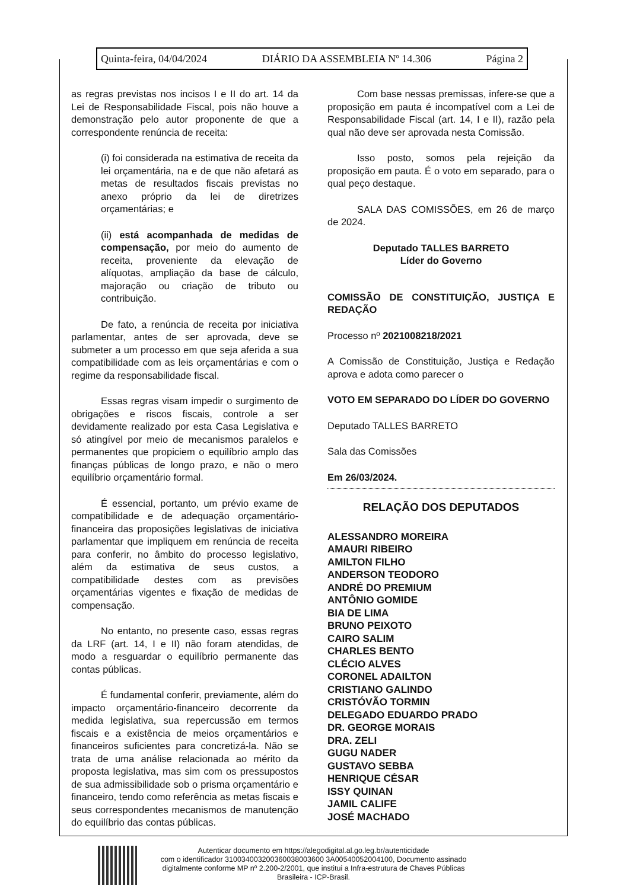Quinta-feira, 04/04/2024 DIÁRIO DA ASSEMBLEIA Nº 14.306 Página 2
as regras previstas nos incisos I e II do art. 14 da Lei de Responsabilidade Fiscal, pois não houve a demonstração pelo autor proponente de que a correspondente renúncia de receita:
(i) foi considerada na estimativa de receita da lei orçamentária, na e de que não afetará as metas de resultados fiscais previstas no anexo próprio da lei de diretrizes orçamentárias; e
(ii) está acompanhada de medidas de compensação, por meio do aumento de receita, proveniente da elevação de alíquotas, ampliação da base de cálculo, majoração ou criação de tributo ou contribuição.
De fato, a renúncia de receita por iniciativa parlamentar, antes de ser aprovada, deve se submeter a um processo em que seja aferida a sua compatibilidade com as leis orçamentárias e com o regime da responsabilidade fiscal.
Essas regras visam impedir o surgimento de obrigações e riscos fiscais, controle a ser devidamente realizado por esta Casa Legislativa e só atingível por meio de mecanismos paralelos e permanentes que propiciem o equilíbrio amplo das finanças públicas de longo prazo, e não o mero equilíbrio orçamentário formal.
É essencial, portanto, um prévio exame de compatibilidade e de adequação orçamentário-financeira das proposições legislativas de iniciativa parlamentar que impliquem em renúncia de receita para conferir, no âmbito do processo legislativo, além da estimativa de seus custos, a compatibilidade destes com as previsões orçamentárias vigentes e fixação de medidas de compensação.
No entanto, no presente caso, essas regras da LRF (art. 14, I e II) não foram atendidas, de modo a resguardar o equilíbrio permanente das contas públicas.
É fundamental conferir, previamente, além do impacto orçamentário-financeiro decorrente da medida legislativa, sua repercussão em termos fiscais e a existência de meios orçamentários e financeiros suficientes para concretizá-la. Não se trata de uma análise relacionada ao mérito da proposta legislativa, mas sim com os pressupostos de sua admissibilidade sob o prisma orçamentário e financeiro, tendo como referência as metas fiscais e seus correspondentes mecanismos de manutenção do equilíbrio das contas públicas.
Com base nessas premissas, infere-se que a proposição em pauta é incompatível com a Lei de Responsabilidade Fiscal (art. 14, I e II), razão pela qual não deve ser aprovada nesta Comissão.
Isso posto, somos pela rejeição da proposição em pauta. É o voto em separado, para o qual peço destaque.
SALA DAS COMISSÕES, em 26 de março de 2024.
Deputado TALLES BARRETO
Líder do Governo
COMISSÃO DE CONSTITUIÇÃO, JUSTIÇA E REDAÇÃO
Processo nº 2021008218/2021
A Comissão de Constituição, Justiça e Redação aprova e adota como parecer o
VOTO EM SEPARADO DO LÍDER DO GOVERNO
Deputado TALLES BARRETO
Sala das Comissões
Em 26/03/2024.
RELAÇÃO DOS DEPUTADOS
ALESSANDRO MOREIRA
AMAURI RIBEIRO
AMILTON FILHO
ANDERSON TEODORO
ANDRÉ DO PREMIUM
ANTÔNIO GOMIDE
BIA DE LIMA
BRUNO PEIXOTO
CAIRO SALIM
CHARLES BENTO
CLÉCIO ALVES
CORONEL ADAILTON
CRISTIANO GALINDO
CRISTÓVÃO TORMIN
DELEGADO EDUARDO PRADO
DR. GEORGE MORAIS
DRA. ZELI
GUGU NADER
GUSTAVO SEBBA
HENRIQUE CÉSAR
ISSY QUINAN
JAMIL CALIFE
JOSÉ MACHADO
Autenticar documento em https://alegodigital.al.go.leg.br/autenticidade
com o identificador 310034003200360038003600 3A00540052004100, Documento assinado
digitalmente conforme MP nº 2.200-2/2001, que institui a Infra-estrutura de Chaves Públicas
Brasileira - ICP-Brasil.